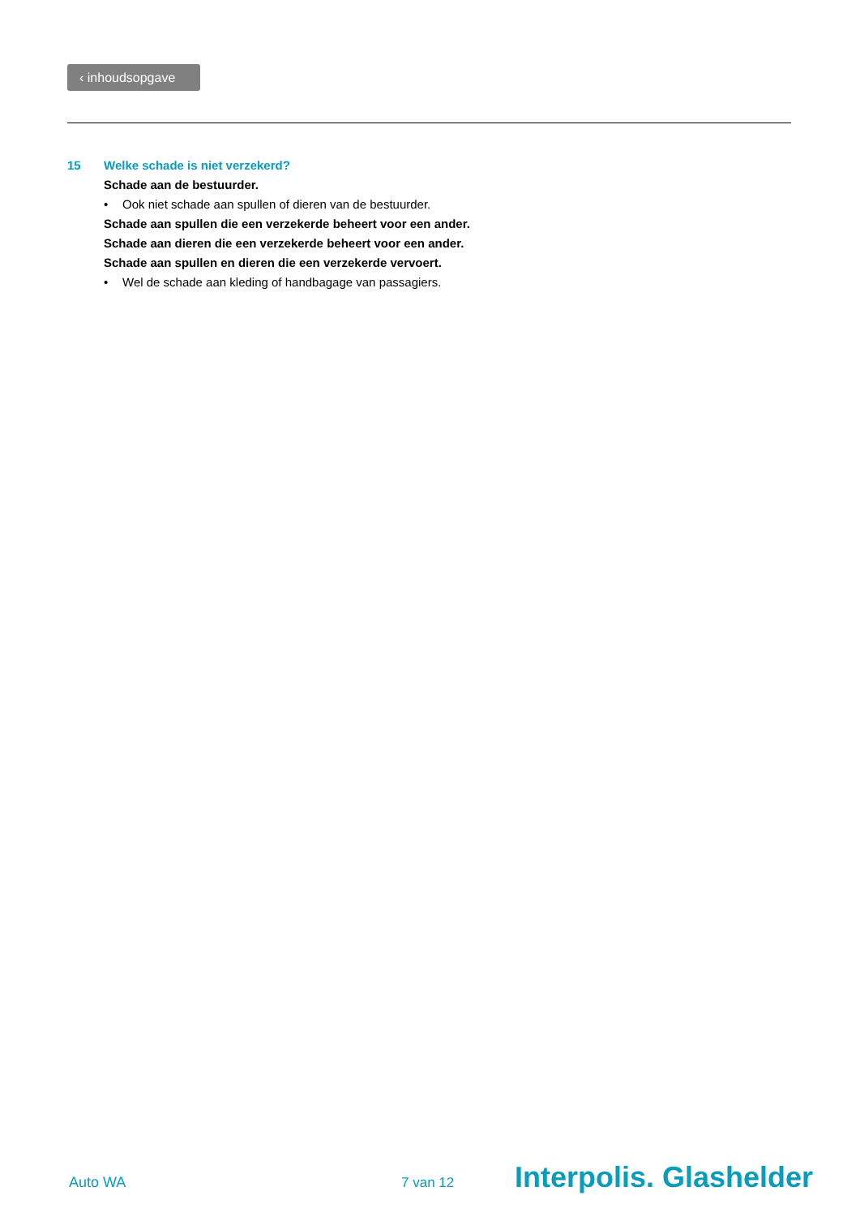‹ inhoudsopgave
15 Welke schade is niet verzekerd?
Schade aan de bestuurder.
• Ook niet schade aan spullen of dieren van de bestuurder.
Schade aan spullen die een verzekerde beheert voor een ander.
Schade aan dieren die een verzekerde beheert voor een ander.
Schade aan spullen en dieren die een verzekerde vervoert.
• Wel de schade aan kleding of handbagage van passagiers.
Auto WA 7 van 12
Interpolis. Glashelder